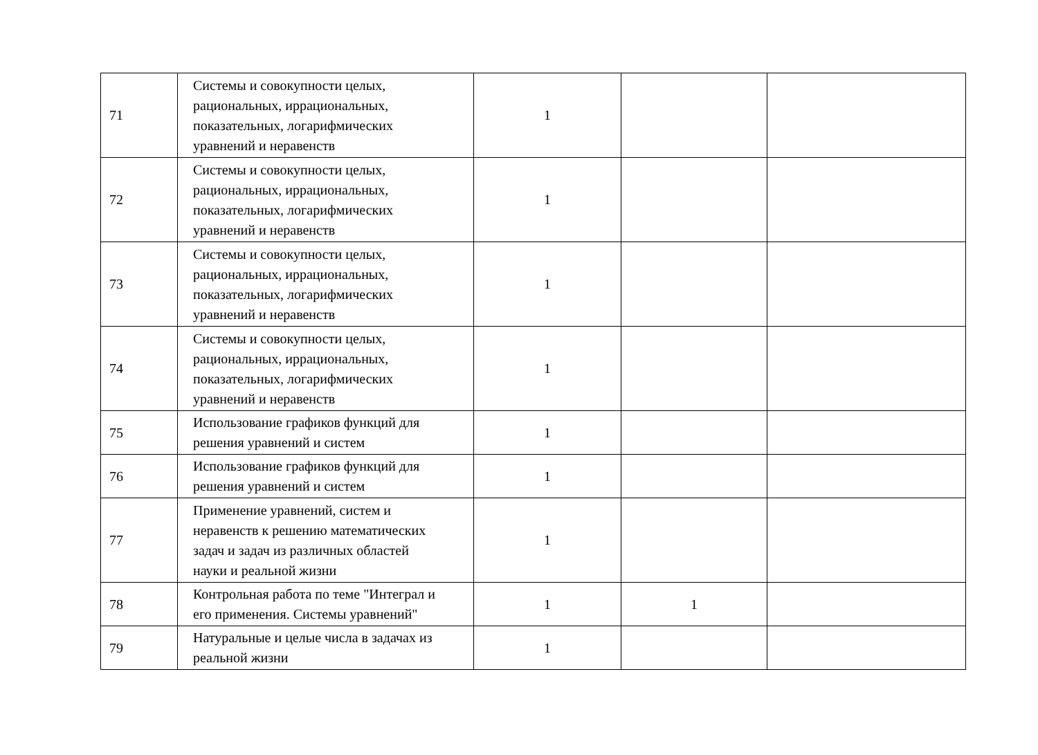| 71 | Системы и совокупности целых, рациональных, иррациональных, показательных, логарифмических уравнений и неравенств | 1 | | |
| 72 | Системы и совокупности целых, рациональных, иррациональных, показательных, логарифмических уравнений и неравенств | 1 | | |
| 73 | Системы и совокупности целых, рациональных, иррациональных, показательных, логарифмических уравнений и неравенств | 1 | | |
| 74 | Системы и совокупности целых, рациональных, иррациональных, показательных, логарифмических уравнений и неравенств | 1 | | |
| 75 | Использование графиков функций для решения уравнений и систем | 1 | | |
| 76 | Использование графиков функций для решения уравнений и систем | 1 | | |
| 77 | Применение уравнений, систем и неравенств к решению математических задач и задач из различных областей науки и реальной жизни | 1 | | |
| 78 | Контрольная работа по теме "Интеграл и его применения. Системы уравнений" | 1 | 1 | |
| 79 | Натуральные и целые числа в задачах из реальной жизни | 1 | | |